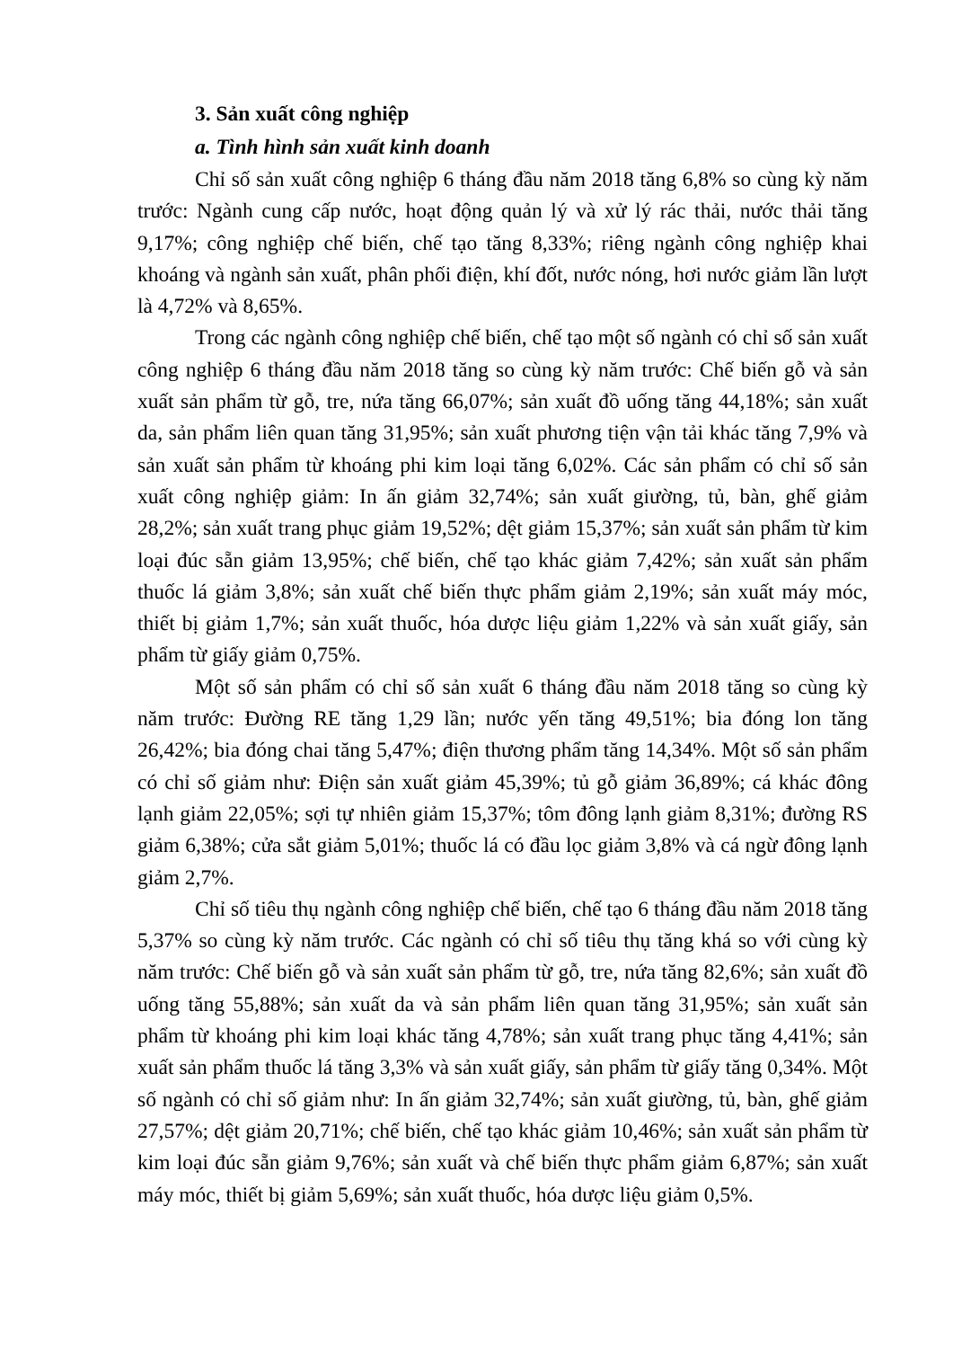3. Sản xuất công nghiệp
a. Tình hình sản xuất kinh doanh
Chỉ số sản xuất công nghiệp 6 tháng đầu năm 2018 tăng 6,8% so cùng kỳ năm trước: Ngành cung cấp nước, hoạt động quản lý và xử lý rác thải, nước thải tăng 9,17%; công nghiệp chế biến, chế tạo tăng 8,33%; riêng ngành công nghiệp khai khoáng và ngành sản xuất, phân phối điện, khí đốt, nước nóng, hơi nước giảm lần lượt là 4,72% và 8,65%.
Trong các ngành công nghiệp chế biến, chế tạo một số ngành có chỉ số sản xuất công nghiệp 6 tháng đầu năm 2018 tăng so cùng kỳ năm trước: Chế biến gỗ và sản xuất sản phẩm từ gỗ, tre, nứa tăng 66,07%; sản xuất đồ uống tăng 44,18%; sản xuất da, sản phẩm liên quan tăng 31,95%; sản xuất phương tiện vận tải khác tăng 7,9% và sản xuất sản phẩm từ khoáng phi kim loại tăng 6,02%. Các sản phẩm có chỉ số sản xuất công nghiệp giảm: In ấn giảm 32,74%; sản xuất giường, tủ, bàn, ghế giảm 28,2%; sản xuất trang phục giảm 19,52%; dệt giảm 15,37%; sản xuất sản phẩm từ kim loại đúc sẵn giảm 13,95%; chế biến, chế tạo khác giảm 7,42%; sản xuất sản phẩm thuốc lá giảm 3,8%; sản xuất chế biến thực phẩm giảm 2,19%; sản xuất máy móc, thiết bị giảm 1,7%; sản xuất thuốc, hóa dược liệu giảm 1,22% và sản xuất giấy, sản phẩm từ giấy giảm 0,75%.
Một số sản phẩm có chỉ số sản xuất 6 tháng đầu năm 2018 tăng so cùng kỳ năm trước: Đường RE tăng 1,29 lần; nước yến tăng 49,51%; bia đóng lon tăng 26,42%; bia đóng chai tăng 5,47%; điện thương phẩm tăng 14,34%. Một số sản phẩm có chỉ số giảm như: Điện sản xuất giảm 45,39%; tủ gỗ giảm 36,89%; cá khác đông lạnh giảm 22,05%; sợi tự nhiên giảm 15,37%; tôm đông lạnh giảm 8,31%; đường RS giảm 6,38%; cửa sắt giảm 5,01%; thuốc lá có đầu lọc giảm 3,8% và cá ngừ đông lạnh giảm 2,7%.
Chỉ số tiêu thụ ngành công nghiệp chế biến, chế tạo 6 tháng đầu năm 2018 tăng 5,37% so cùng kỳ năm trước. Các ngành có chỉ số tiêu thụ tăng khá so với cùng kỳ năm trước: Chế biến gỗ và sản xuất sản phẩm từ gỗ, tre, nứa tăng 82,6%; sản xuất đồ uống tăng 55,88%; sản xuất da và sản phẩm liên quan tăng 31,95%; sản xuất sản phẩm từ khoáng phi kim loại khác tăng 4,78%; sản xuất trang phục tăng 4,41%; sản xuất sản phẩm thuốc lá tăng 3,3% và sản xuất giấy, sản phẩm từ giấy tăng 0,34%. Một số ngành có chỉ số giảm như: In ấn giảm 32,74%; sản xuất giường, tủ, bàn, ghế giảm 27,57%; dệt giảm 20,71%; chế biến, chế tạo khác giảm 10,46%; sản xuất sản phẩm từ kim loại đúc sẵn giảm 9,76%; sản xuất và chế biến thực phẩm giảm 6,87%; sản xuất máy móc, thiết bị giảm 5,69%; sản xuất thuốc, hóa dược liệu giảm 0,5%.